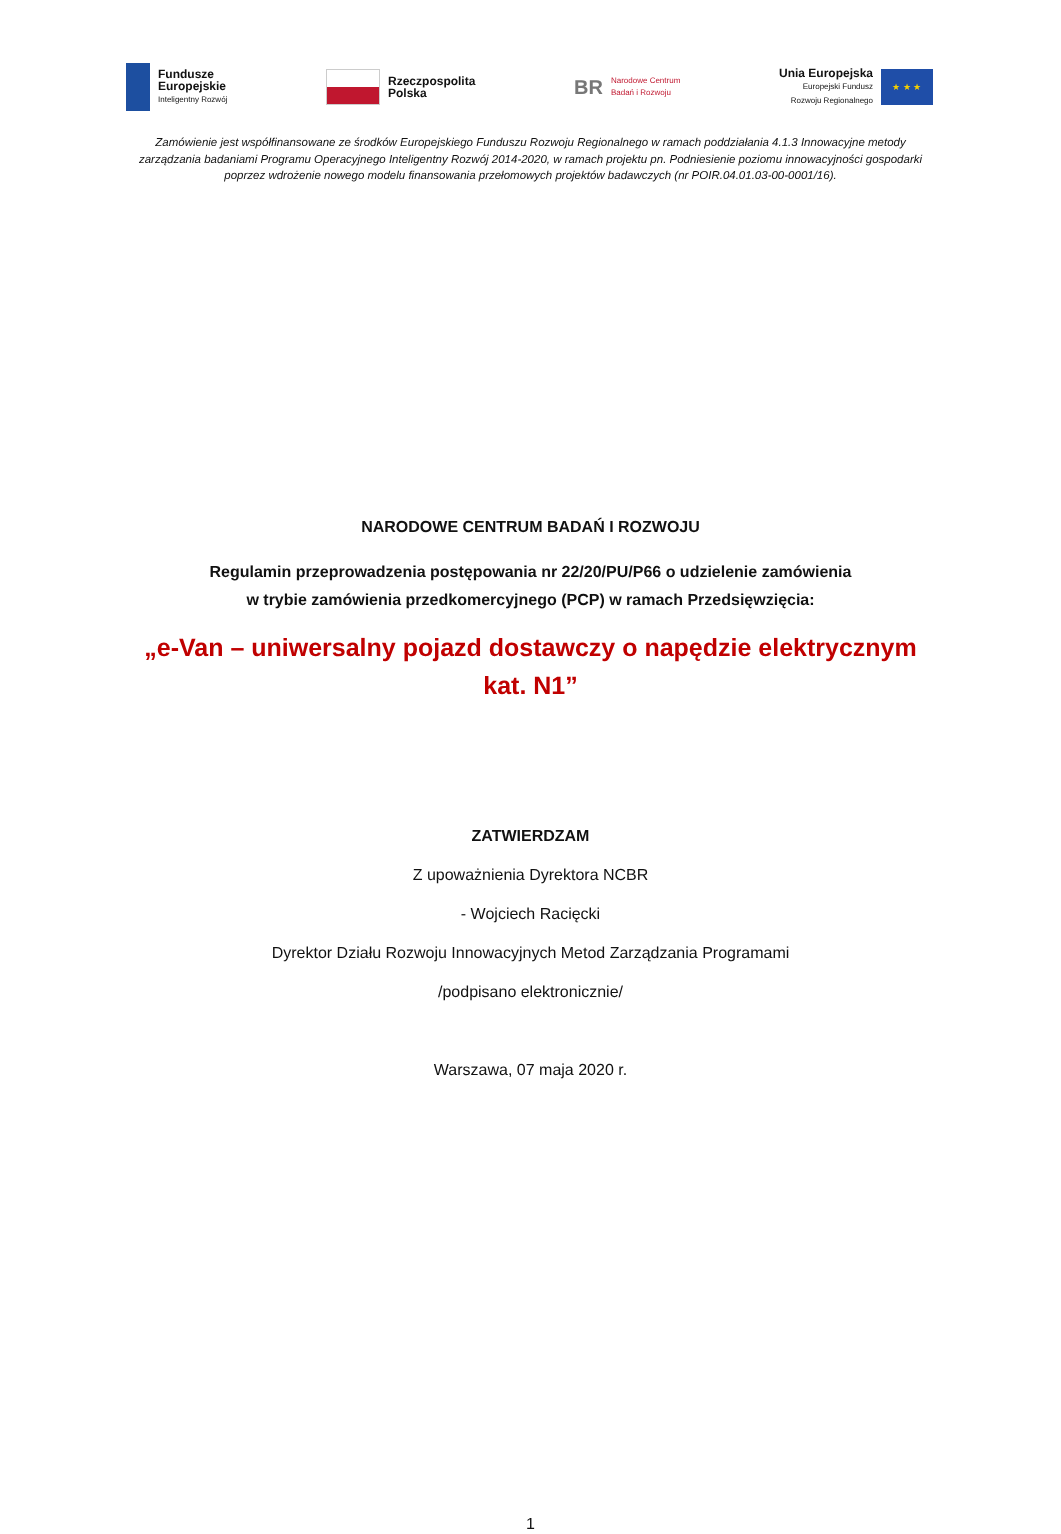Fundusze
Europejskie
Inteligentny Rozwój
Rzeczpospolita
Polska
BR
Narodowe Centrum
Badań i Rozwoju
Unia Europejska
Europejski Fundusz
Rozwoju Regionalnego
★ ★ ★
Zamówienie jest współfinansowane ze środków Europejskiego Funduszu Rozwoju Regionalnego w ramach poddziałania 4.1.3 Innowacyjne metody zarządzania badaniami Programu Operacyjnego Inteligentny Rozwój 2014-2020, w ramach projektu pn. Podniesienie poziomu innowacyjności gospodarki poprzez wdrożenie nowego modelu finansowania przełomowych projektów badawczych (nr POIR.04.01.03-00-0001/16).
NARODOWE CENTRUM BADAŃ I ROZWOJU
Regulamin przeprowadzenia postępowania nr 22/20/PU/P66 o udzielenie zamówienia
w trybie zamówienia przedkomercyjnego (PCP) w ramach Przedsięwzięcia:
„e-Van – uniwersalny pojazd dostawczy o napędzie elektrycznym kat. N1”
ZATWIERDZAM
Z upoważnienia Dyrektora NCBR
- Wojciech Racięcki
Dyrektor Działu Rozwoju Innowacyjnych Metod Zarządzania Programami
/podpisano elektronicznie/
Warszawa, 07 maja 2020 r.
1